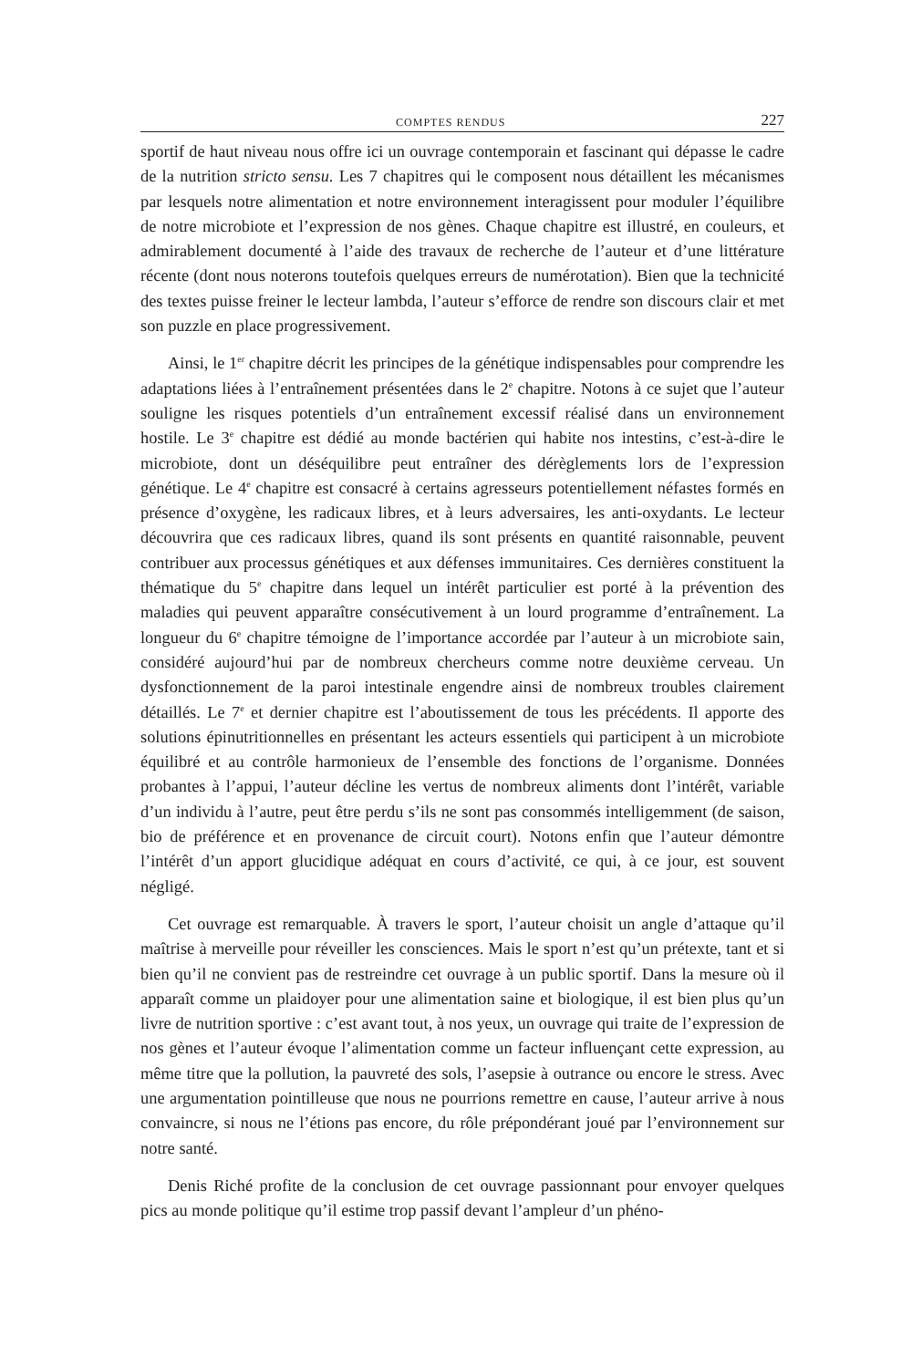COMPTES RENDUS 227
sportif de haut niveau nous offre ici un ouvrage contemporain et fascinant qui dépasse le cadre de la nutrition stricto sensu. Les 7 chapitres qui le composent nous détaillent les mécanismes par lesquels notre alimentation et notre environnement interagissent pour moduler l’équilibre de notre microbiote et l’expression de nos gènes. Chaque chapitre est illustré, en couleurs, et admirablement documenté à l’aide des travaux de recherche de l’auteur et d’une littérature récente (dont nous noterons toutefois quelques erreurs de numérotation). Bien que la technicité des textes puisse freiner le lecteur lambda, l’auteur s’efforce de rendre son discours clair et met son puzzle en place progressivement.
Ainsi, le 1<sup>er</sup> chapitre décrit les principes de la génétique indispensables pour comprendre les adaptations liées à l’entraînement présentées dans le 2<sup>e</sup> chapitre. Notons à ce sujet que l’auteur souligne les risques potentiels d’un entraînement excessif réalisé dans un environnement hostile. Le 3<sup>e</sup> chapitre est dédié au monde bactérien qui habite nos intestins, c’est-à-dire le microbiote, dont un déséquilibre peut entraîner des dérèglements lors de l’expression génétique. Le 4<sup>e</sup> chapitre est consacré à certains agresseurs potentiellement néfastes formés en présence d’oxygène, les radicaux libres, et à leurs adversaires, les anti-oxydants. Le lecteur découvrira que ces radicaux libres, quand ils sont présents en quantité raisonnable, peuvent contribuer aux processus génétiques et aux défenses immunitaires. Ces dernières constituent la thématique du 5<sup>e</sup> chapitre dans lequel un intérêt particulier est porté à la prévention des maladies qui peuvent apparaître consécutivement à un lourd programme d’entraînement. La longueur du 6<sup>e</sup> chapitre témoigne de l’importance accordée par l’auteur à un microbiote sain, considéré aujourd’hui par de nombreux chercheurs comme notre deuxième cerveau. Un dysfonctionnement de la paroi intestinale engendre ainsi de nombreux troubles clairement détaillés. Le 7<sup>e</sup> et dernier chapitre est l’aboutissement de tous les précédents. Il apporte des solutions épinutritionnelles en présentant les acteurs essentiels qui participent à un microbiote équilibré et au contrôle harmonieux de l’ensemble des fonctions de l’organisme. Données probantes à l’appui, l’auteur décline les vertus de nombreux aliments dont l’intérêt, variable d’un individu à l’autre, peut être perdu s’ils ne sont pas consommés intelligemment (de saison, bio de préférence et en provenance de circuit court). Notons enfin que l’auteur démontre l’intérêt d’un apport glucidique adéquat en cours d’activité, ce qui, à ce jour, est souvent négligé.
Cet ouvrage est remarquable. À travers le sport, l’auteur choisit un angle d’attaque qu’il maîtrise à merveille pour réveiller les consciences. Mais le sport n’est qu’un prétexte, tant et si bien qu’il ne convient pas de restreindre cet ouvrage à un public sportif. Dans la mesure où il apparaît comme un plaidoyer pour une alimentation saine et biologique, il est bien plus qu’un livre de nutrition sportive : c’est avant tout, à nos yeux, un ouvrage qui traite de l’expression de nos gènes et l’auteur évoque l’alimentation comme un facteur influençant cette expression, au même titre que la pollution, la pauvreté des sols, l’asepsie à outrance ou encore le stress. Avec une argumentation pointilleuse que nous ne pourrions remettre en cause, l’auteur arrive à nous convaincre, si nous ne l’étions pas encore, du rôle prépondérant joué par l’environnement sur notre santé.
Denis Riché profite de la conclusion de cet ouvrage passionnant pour envoyer quelques pics au monde politique qu’il estime trop passif devant l’ampleur d’un phéno-